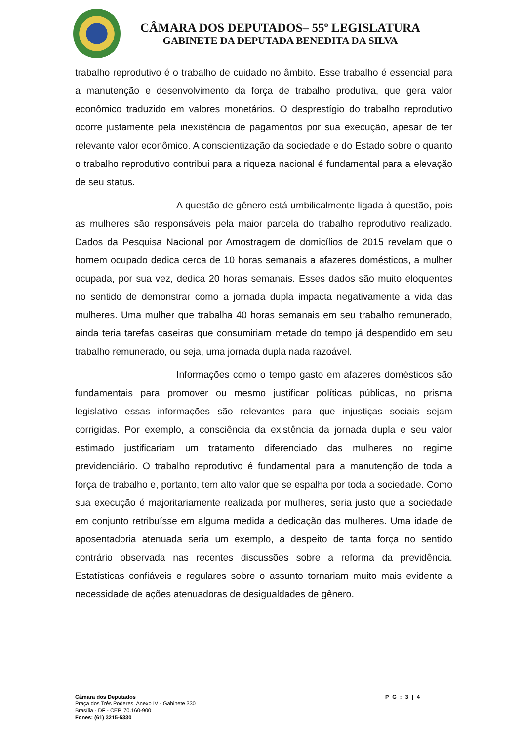CÂMARA DOS DEPUTADOS– 55º LEGISLATURA
GABINETE DA DEPUTADA BENEDITA DA SILVA
trabalho reprodutivo é o trabalho de cuidado no âmbito. Esse trabalho é essencial para a manutenção e desenvolvimento da força de trabalho produtiva, que gera valor econômico traduzido em valores monetários. O desprestígio do trabalho reprodutivo ocorre justamente pela inexistência de pagamentos por sua execução, apesar de ter relevante valor econômico. A conscientização da sociedade e do Estado sobre o quanto o trabalho reprodutivo contribui para a riqueza nacional é fundamental para a elevação de seu status.
A questão de gênero está umbilicalmente ligada à questão, pois as mulheres são responsáveis pela maior parcela do trabalho reprodutivo realizado. Dados da Pesquisa Nacional por Amostragem de domicílios de 2015 revelam que o homem ocupado dedica cerca de 10 horas semanais a afazeres domésticos, a mulher ocupada, por sua vez, dedica 20 horas semanais. Esses dados são muito eloquentes no sentido de demonstrar como a jornada dupla impacta negativamente a vida das mulheres. Uma mulher que trabalha 40 horas semanais em seu trabalho remunerado, ainda teria tarefas caseiras que consumiriam metade do tempo já despendido em seu trabalho remunerado, ou seja, uma jornada dupla nada razoável.
Informações como o tempo gasto em afazeres domésticos são fundamentais para promover ou mesmo justificar políticas públicas, no prisma legislativo essas informações são relevantes para que injustiças sociais sejam corrigidas. Por exemplo, a consciência da existência da jornada dupla e seu valor estimado justificariam um tratamento diferenciado das mulheres no regime previdenciário. O trabalho reprodutivo é fundamental para a manutenção de toda a força de trabalho e, portanto, tem alto valor que se espalha por toda a sociedade. Como sua execução é majoritariamente realizada por mulheres, seria justo que a sociedade em conjunto retribuísse em alguma medida a dedicação das mulheres. Uma idade de aposentadoria atenuada seria um exemplo, a despeito de tanta força no sentido contrário observada nas recentes discussões sobre a reforma da previdência. Estatísticas confiáveis e regulares sobre o assunto tornariam muito mais evidente a necessidade de ações atenuadoras de desigualdades de gênero.
P G : 3 | 4
Câmara dos Deputados
Praça dos Três Poderes, Anexo IV - Gabinete 330
Brasília - DF - CEP. 70.160-900
Fones: (61) 3215-5330